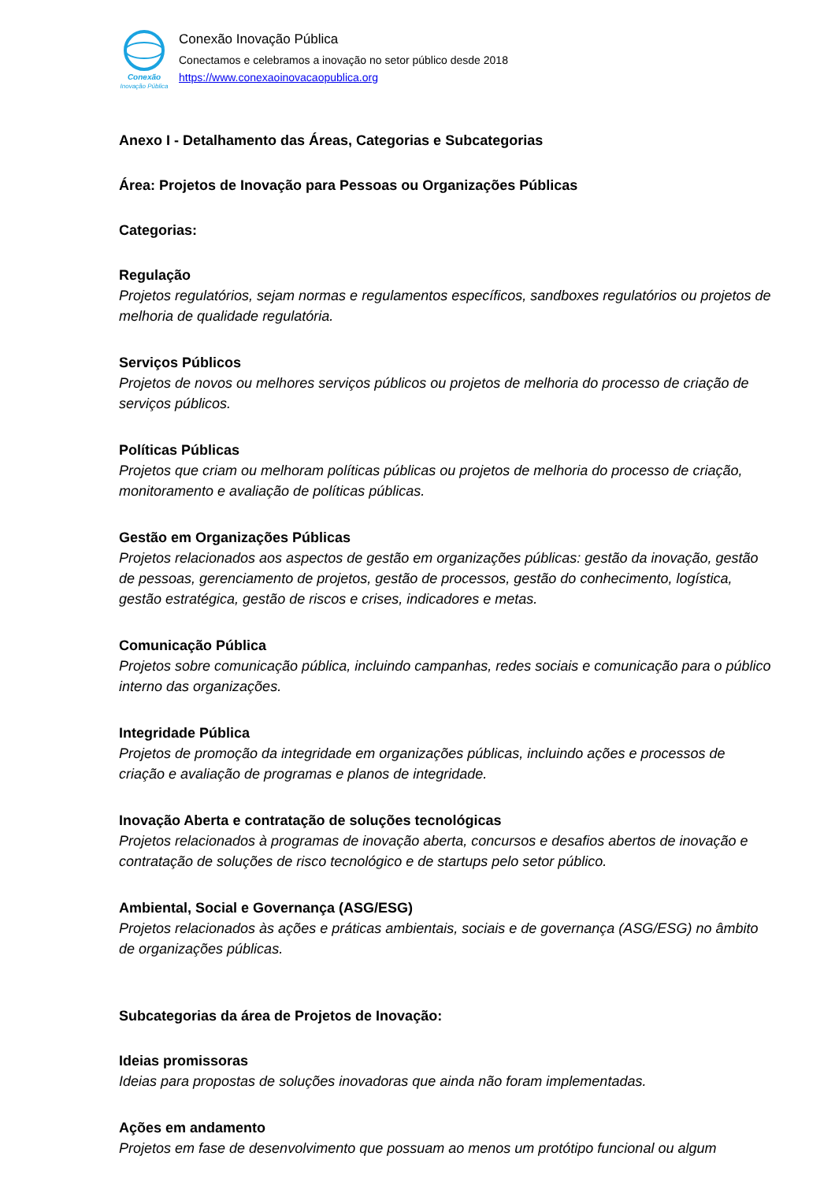Conexão
Inovação Pública
Conexão Inovação Pública
Conectamos e celebramos a inovação no setor público desde 2018
https://www.conexaoinovacaopublica.org
Anexo I - Detalhamento das Áreas, Categorias e Subcategorias
Área: Projetos de Inovação para Pessoas ou Organizações Públicas
Categorias:
Regulação
Projetos regulatórios, sejam normas e regulamentos específicos, sandboxes regulatórios ou projetos de melhoria de qualidade regulatória.
Serviços Públicos
Projetos de novos ou melhores serviços públicos ou projetos de melhoria do processo de criação de serviços públicos.
Políticas Públicas
Projetos que criam ou melhoram políticas públicas ou projetos de melhoria do processo de criação, monitoramento e avaliação de políticas públicas.
Gestão em Organizações Públicas
Projetos relacionados aos aspectos de gestão em organizações públicas: gestão da inovação, gestão de pessoas, gerenciamento de projetos, gestão de processos, gestão do conhecimento, logística, gestão estratégica, gestão de riscos e crises, indicadores e metas.
Comunicação Pública
Projetos sobre comunicação pública, incluindo campanhas, redes sociais e comunicação para o público interno das organizações.
Integridade Pública
Projetos de promoção da integridade em organizações públicas, incluindo ações e processos de criação e avaliação de programas e planos de integridade.
Inovação Aberta e contratação de soluções tecnológicas
Projetos relacionados à programas de inovação aberta, concursos e desafios abertos de inovação e contratação de soluções de risco tecnológico e de startups pelo setor público.
Ambiental, Social e Governança (ASG/ESG)
Projetos relacionados às ações e práticas ambientais, sociais e de governança (ASG/ESG) no âmbito de organizações públicas.
Subcategorias da área de Projetos de Inovação:
Ideias promissoras
Ideias para propostas de soluções inovadoras que ainda não foram implementadas.
Ações em andamento
Projetos em fase de desenvolvimento que possuam ao menos um protótipo funcional ou algum